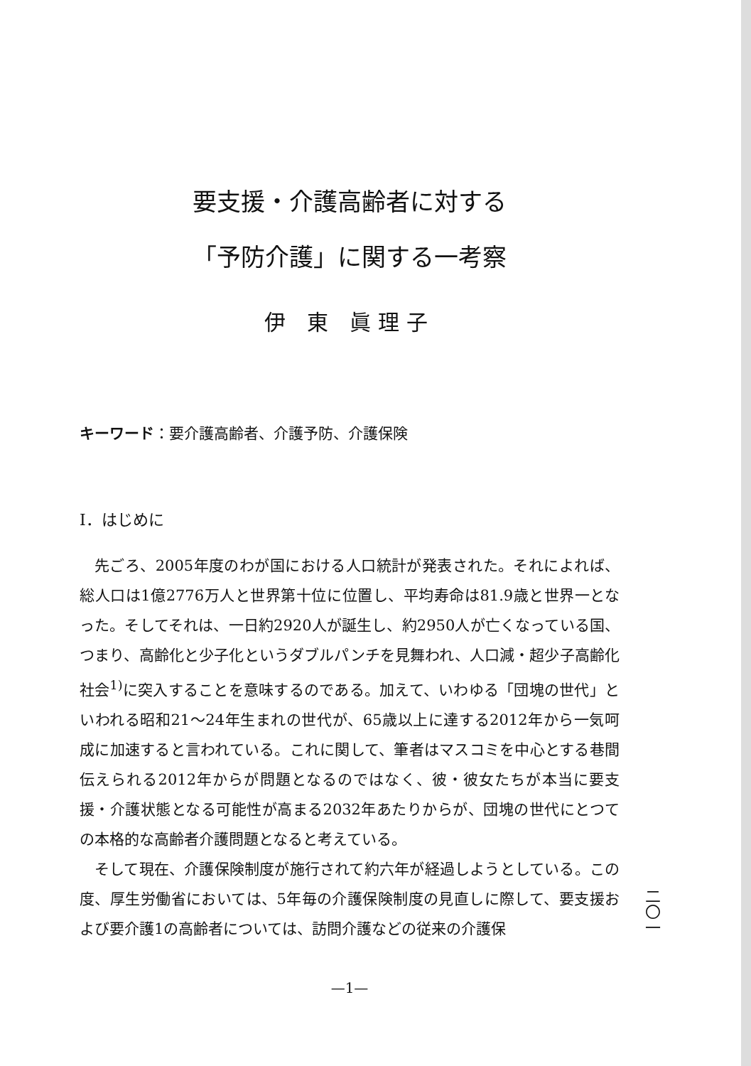要支援・介護高齢者に対する
「予防介護」に関する一考察
伊 東 眞理子
キーワード：要介護高齢者、介護予防、介護保険
Ⅰ．はじめに
先ごろ、2005年度のわが国における人口統計が発表された。それによれば、総人口は1億2776万人と世界第十位に位置し、平均寿命は81.9歳と世界一となった。そしてそれは、一日約2920人が誕生し、約2950人が亡くなっている国、つまり、高齢化と少子化というダブルパンチを見舞われ、人口減・超少子高齢化社会<sup>1)</sup>に突入することを意味するのである。加えて、いわゆる「団塊の世代」といわれる昭和21〜24年生まれの世代が、65歳以上に達する2012年から一気呵成に加速すると言われている。これに関して、筆者はマスコミを中心とする巷間伝えられる2012年からが問題となるのではなく、彼・彼女たちが本当に要支援・介護状態となる可能性が高まる2032年あたりからが、団塊の世代にとつての本格的な高齢者介護問題となると考えている。
そして現在、介護保険制度が施行されて約六年が経過しようとしている。この度、厚生労働省においては、5年毎の介護保険制度の見直しに際して、要支援および要介護1の高齢者については、訪問介護などの従来の介護保
—1—
二〇一